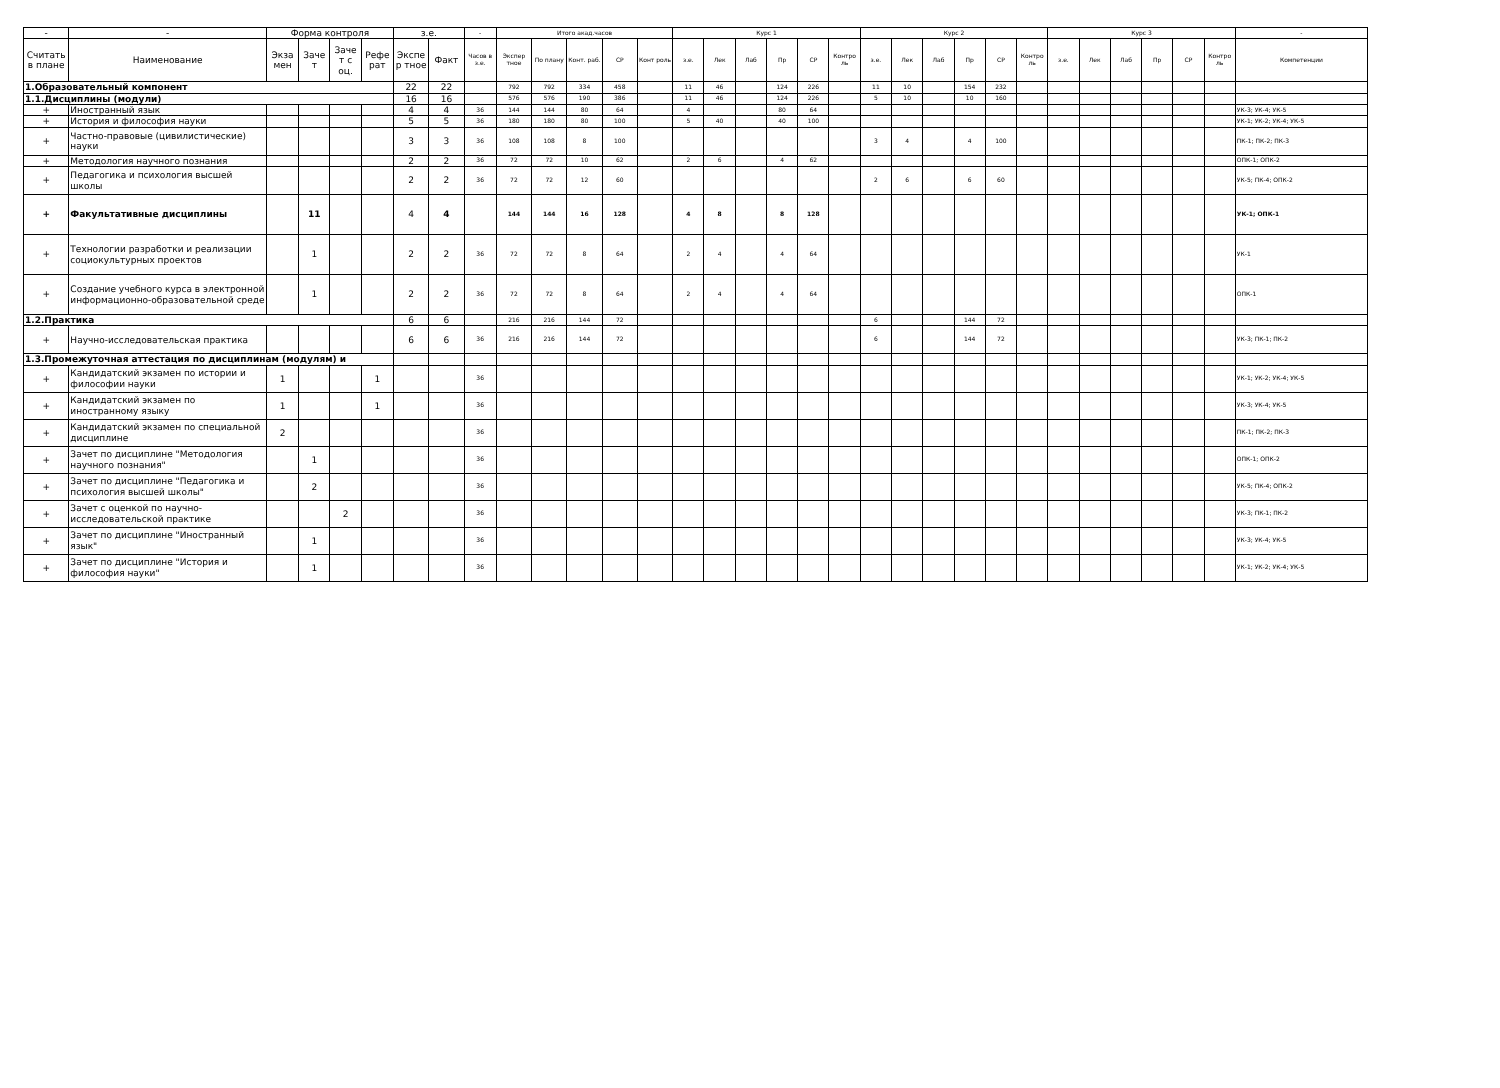| - | - | Форма контроля | | | | з.е. | | - | Итого акад.часов | | | | | Курс 1 | | | | | | Курс 2 | | | | | | Курс 3 | | | | | | - |
| --- | --- | --- | --- | --- | --- | --- | --- | --- | --- | --- | --- | --- | --- | --- | --- | --- | --- | --- | --- | --- | --- | --- | --- | --- | --- | --- | --- | --- | --- | --- | --- | --- |
| Считать в плане | Наименование | Экза мен | Заче т | Заче т с оц. | Рефе рат | Экспе р тное | Факт | Часов в з.е. | Экспер тное | По плану | Конт. раб. | СР | Конт роль | з.е. | Лек | Лаб | Пр | СР | Контро ль | з.е. | Лек | Лаб | Пр | СР | Контро ль | з.е. | Лек | Лаб | Пр | СР | Контро ль | Компетенции |
| 1.Образовательный компонент | | | | | | 22 | 22 | | 792 | 792 | 334 | 458 | | 11 | 46 | | 124 | 226 | | 11 | 10 | | 154 | 232 | | | | | | | | |
| 1.1.Дисциплины (модули) | | | | | | 16 | 16 | | 576 | 576 | 190 | 386 | | 11 | 46 | | 124 | 226 | | 5 | 10 | | 10 | 160 | | | | | | | | |
| + | Иностранный язык | | | | | 4 | 4 | 36 | 144 | 144 | 80 | 64 | | 4 | | | 80 | 64 | | | | | | | | | | | | | | УК-3; УК-4; УК-5 |
| + | История и философия науки | | | | | 5 | 5 | 36 | 180 | 180 | 80 | 100 | | 5 | 40 | | 40 | 100 | | | | | | | | | | | | | | УК-1; УК-2; УК-4; УК-5 |
| + | Частно-правовые (цивилистические) науки | | | | | 3 | 3 | 36 | 108 | 108 | 8 | 100 | | | | | | | | 3 | 4 | | 4 | 100 | | | | | | | | ПК-1; ПК-2; ПК-3 |
| + | Методология научного познания | | | | | 2 | 2 | 36 | 72 | 72 | 10 | 62 | | 2 | 6 | | 4 | 62 | | | | | | | | | | | | | | ОПК-1; ОПК-2 |
| + | Педагогика и психология высшей школы | | | | | 2 | 2 | 36 | 72 | 72 | 12 | 60 | | | | | | | | 2 | 6 | | 6 | 60 | | | | | | | | УК-5; ПК-4; ОПК-2 |
| + | Факультативные дисциплины | | 11 | | | 4 | 4 | | 144 | 144 | 16 | 128 | | 4 | 8 | | 8 | 128 | | | | | | | | | | | | | | УК-1; ОПК-1 |
| + | Технологии разработки и реализации социокультурных проектов | | 1 | | | 2 | 2 | 36 | 72 | 72 | 8 | 64 | | 2 | 4 | | 4 | 64 | | | | | | | | | | | | | | УК-1 |
| + | Создание учебного курса в электронной информационно-образовательной среде | | 1 | | | 2 | 2 | 36 | 72 | 72 | 8 | 64 | | 2 | 4 | | 4 | 64 | | | | | | | | | | | | | | ОПК-1 |
| 1.2.Практика | | | | | | 6 | 6 | | 216 | 216 | 144 | 72 | | | | | | | | 6 | | | 144 | 72 | | | | | | | | |
| + | Научно-исследовательская практика | | | | | 6 | 6 | 36 | 216 | 216 | 144 | 72 | | | | | | | | 6 | | | 144 | 72 | | | | | | | | УК-3; ПК-1; ПК-2 |
| 1.3.Промежуточная аттестация по дисциплинам (модулям) и | | | | | | | | | | | | | | | | | | | | | | | | | | | | | | | | |
| + | Кандидатский экзамен по истории и философии науки | 1 | | | 1 | | | 36 | | | | | | | | | | | | | | | | | | | | | | | | УК-1; УК-2; УК-4; УК-5 |
| + | Кандидатский экзамен по иностранному языку | 1 | | | 1 | | | 36 | | | | | | | | | | | | | | | | | | | | | | | | УК-3; УК-4; УК-5 |
| + | Кандидатский экзамен по специальной дисциплине | 2 | | | | | | 36 | | | | | | | | | | | | | | | | | | | | | | | | ПК-1; ПК-2; ПК-3 |
| + | Зачет по дисциплине "Методология научного познания" | | 1 | | | | | 36 | | | | | | | | | | | | | | | | | | | | | | | | ОПК-1; ОПК-2 |
| + | Зачет по дисциплине "Педагогика и психология высшей школы" | | 2 | | | | | 36 | | | | | | | | | | | | | | | | | | | | | | | | УК-5; ПК-4; ОПК-2 |
| + | Зачет с оценкой по научно-исследовательской практике | | | 2 | | | | 36 | | | | | | | | | | | | | | | | | | | | | | | | УК-3; ПК-1; ПК-2 |
| + | Зачет по дисциплине "Иностранный язык" | | 1 | | | | | 36 | | | | | | | | | | | | | | | | | | | | | | | | УК-3; УК-4; УК-5 |
| + | Зачет по дисциплине "История и философия науки" | | 1 | | | | | 36 | | | | | | | | | | | | | | | | | | | | | | | | УК-1; УК-2; УК-4; УК-5 |